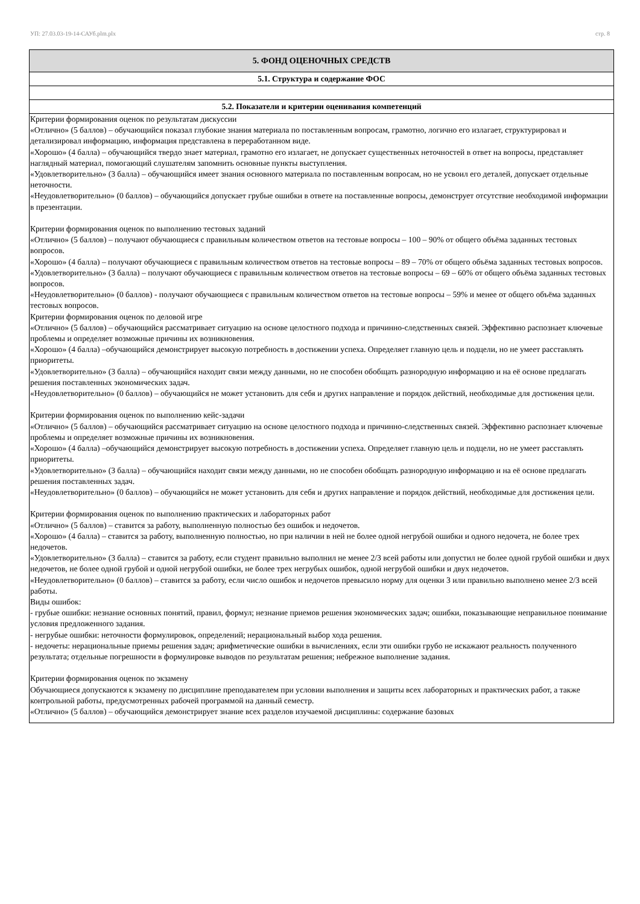УП: 27.03.03-19-14-САУб.plm.plx стр. 8
| 5. ФОНД ОЦЕНОЧНЫХ СРЕДСТВ |
| 5.1. Структура и содержание ФОС |
| 5.2. Показатели и критерии оценивания компетенций |
| Критерии формирования оценок по результатам дискуссии «Отлично» (5 баллов) – обучающийся показал глубокие знания материала по поставленным вопросам, грамотно, логично его излагает, структурировал и детализировал информацию, информация представлена в переработанном виде. «Хорошо» (4 балла) – обучающийся твердо знает материал, грамотно его излагает, не допускает существенных неточностей в ответ на вопросы, представляет наглядный материал, помогающий слушателям запомнить основные пункты выступления. «Удовлетворительно» (3 балла) – обучающийся имеет знания основного материала по поставленным вопросам, но не усвоил его деталей, допускает отдельные неточности. «Неудовлетворительно» (0 баллов) – обучающийся допускает грубые ошибки в ответе на поставленные вопросы, демонструет отсутствие необходимой информации в презентации. Критерии формирования оценок по выполнению тестовых заданий «Отлично» (5 баллов) – получают обучающиеся с правильным количеством ответов на тестовые вопросы – 100 – 90% от общего объёма заданных тестовых вопросов. «Хорошо» (4 балла) – получают обучающиеся с правильным количеством ответов на тестовые вопросы – 89 – 70% от общего объёма заданных тестовых вопросов. «Удовлетворительно» (3 балла) – получают обучающиеся с правильным количеством ответов на тестовые вопросы – 69 – 60% от общего объёма заданных тестовых вопросов. «Неудовлетворительно» (0 баллов) - получают обучающиеся с правильным количеством ответов на тестовые вопросы – 59% и менее от общего объёма заданных тестовых вопросов. Критерии формирования оценок по деловой игре «Отлично» (5 баллов) – обучающийся рассматривает ситуацию на основе целостного подхода и причинно-следственных связей. Эффективно распознает ключевые проблемы и определяет возможные причины их возникновения. «Хорошо» (4 балла) –обучающийся демонстрирует высокую потребность в достижении успеха. Определяет главную цель и подцели, но не умеет расставлять приоритеты. «Удовлетворительно» (3 балла) – обучающийся находит связи между данными, но не способен обобщать разнородную информацию и на её основе предлагать решения поставленных экономических задач. «Неудовлетворительно» (0 баллов) – обучающийся не может установить для себя и других направление и порядок действий, необходимые для достижения цели. Критерии формирования оценок по выполнению кейс-задачи «Отлично» (5 баллов) – обучающийся рассматривает ситуацию на основе целостного подхода и причинно-следственных связей. Эффективно распознает ключевые проблемы и определяет возможные причины их возникновения. «Хорошо» (4 балла) –обучающийся демонстрирует высокую потребность в достижении успеха. Определяет главную цель и подцели, но не умеет расставлять приоритеты. «Удовлетворительно» (3 балла) – обучающийся находит связи между данными, но не способен обобщать разнородную информацию и на её основе предлагать решения поставленных задач. «Неудовлетворительно» (0 баллов) – обучающийся не может установить для себя и других направление и порядок действий, необходимые для достижения цели. Критерии формирования оценок по выполнению практических и лабораторных работ «Отлично» (5 баллов) – ставится за работу, выполненную полностью без ошибок и недочетов. «Хорошо» (4 балла) – ставится за работу, выполненную полностью, но при наличии в ней не более одной негрубой ошибки и одного недочета, не более трех недочетов. «Удовлетворительно» (3 балла) – ставится за работу, если студент правильно выполнил не менее 2/3 всей работы или допустил не более одной грубой ошибки и двух недочетов, не более одной грубой и одной негрубой ошибки, не более трех негрубых ошибок, одной негрубой ошибки и двух недочетов. «Неудовлетворительно» (0 баллов) – ставится за работу, если число ошибок и недочетов превысило норму для оценки 3 или правильно выполнено менее 2/3 всей работы. Виды ошибок: - грубые ошибки: незнание основных понятий, правил, формул; незнание приемов решения экономических задач; ошибки, показывающие неправильное понимание условия предложенного задания. - негрубые ошибки: неточности формулировок, определений; нерациональный выбор хода решения. - недочеты: нерациональные приемы решения задач; арифметические ошибки в вычислениях, если эти ошибки грубо не искажают реальность полученного результата; отдельные погрешности в формулировке выводов по результатам решения; небрежное выполнение задания. Критерии формирования оценок по экзамену Обучающиеся допускаются к экзамену по дисциплине преподавателем при условии выполнения и защиты всех лабораторных и практических работ, а также контрольной работы, предусмотренных рабочей программой на данный семестр. «Отлично» (5 баллов) – обучающийся демонстрирует знание всех разделов изучаемой дисциплины: содержание базовых |